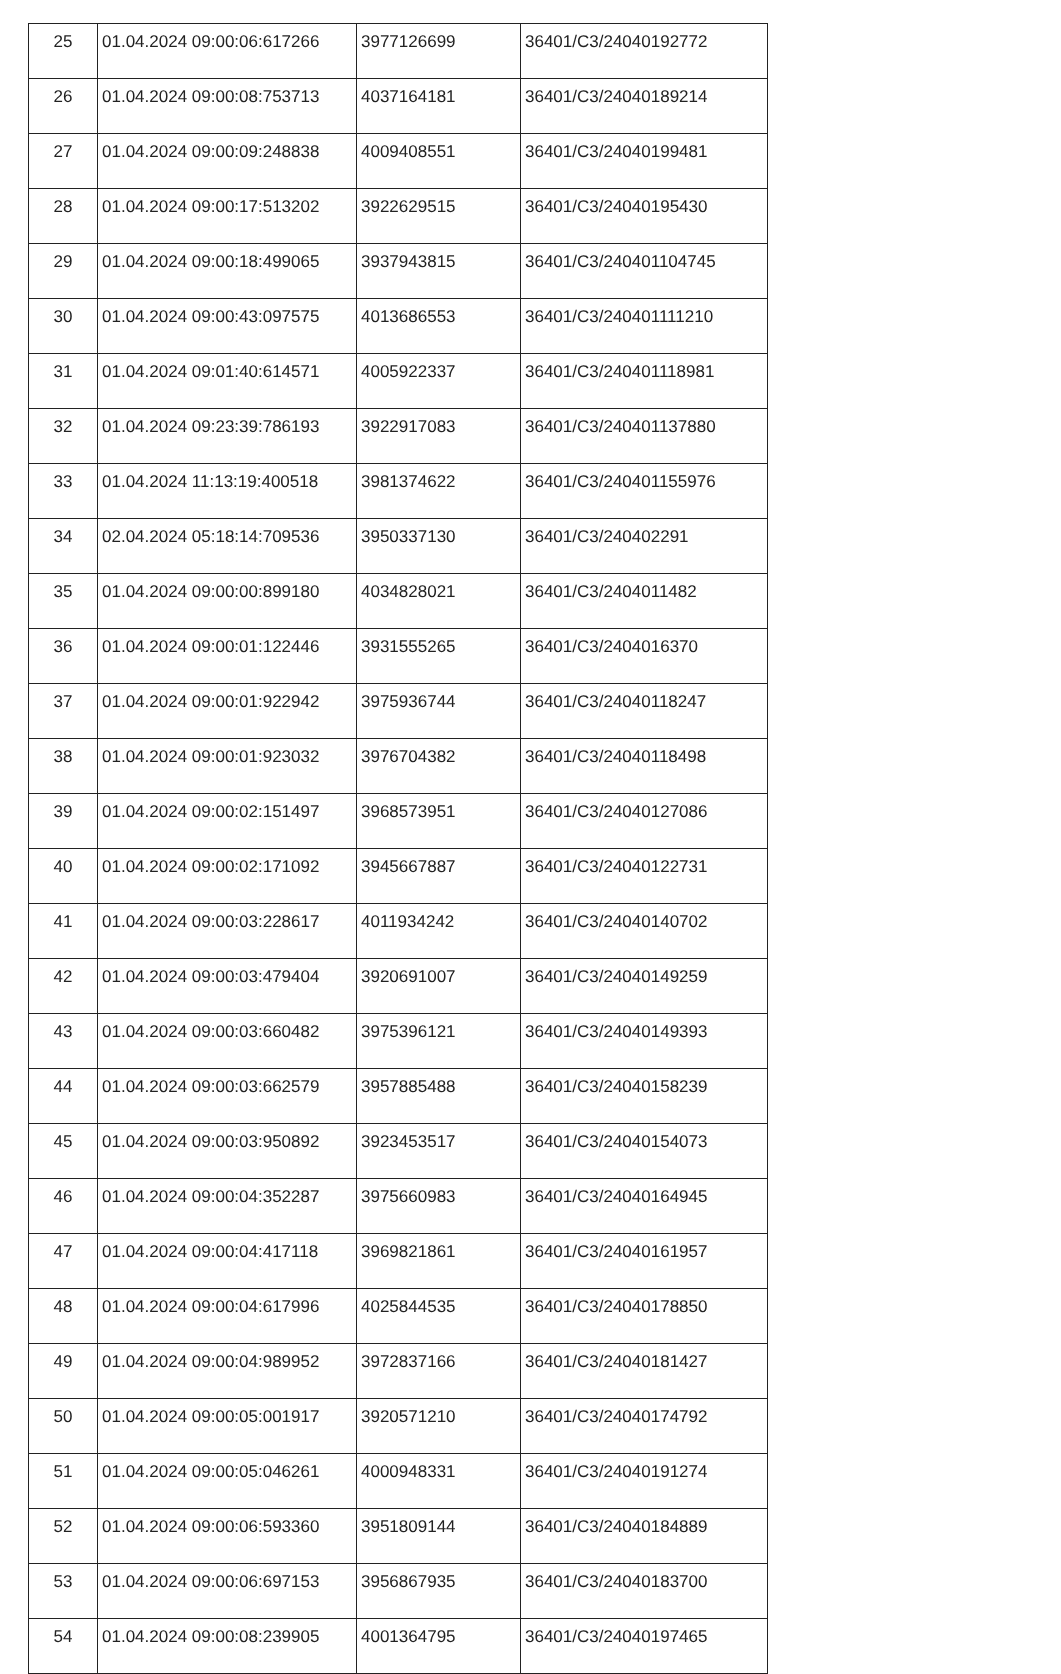| 25 | 01.04.2024 09:00:06:617266 | 3977126699 | 36401/C3/24040192772 |
| 26 | 01.04.2024 09:00:08:753713 | 4037164181 | 36401/C3/24040189214 |
| 27 | 01.04.2024 09:00:09:248838 | 4009408551 | 36401/C3/24040199481 |
| 28 | 01.04.2024 09:00:17:513202 | 3922629515 | 36401/C3/24040195430 |
| 29 | 01.04.2024 09:00:18:499065 | 3937943815 | 36401/C3/240401104745 |
| 30 | 01.04.2024 09:00:43:097575 | 4013686553 | 36401/C3/240401111210 |
| 31 | 01.04.2024 09:01:40:614571 | 4005922337 | 36401/C3/240401118981 |
| 32 | 01.04.2024 09:23:39:786193 | 3922917083 | 36401/C3/240401137880 |
| 33 | 01.04.2024 11:13:19:400518 | 3981374622 | 36401/C3/240401155976 |
| 34 | 02.04.2024 05:18:14:709536 | 3950337130 | 36401/C3/240402291 |
| 35 | 01.04.2024 09:00:00:899180 | 4034828021 | 36401/C3/2404011482 |
| 36 | 01.04.2024 09:00:01:122446 | 3931555265 | 36401/C3/2404016370 |
| 37 | 01.04.2024 09:00:01:922942 | 3975936744 | 36401/C3/24040118247 |
| 38 | 01.04.2024 09:00:01:923032 | 3976704382 | 36401/C3/24040118498 |
| 39 | 01.04.2024 09:00:02:151497 | 3968573951 | 36401/C3/24040127086 |
| 40 | 01.04.2024 09:00:02:171092 | 3945667887 | 36401/C3/24040122731 |
| 41 | 01.04.2024 09:00:03:228617 | 4011934242 | 36401/C3/24040140702 |
| 42 | 01.04.2024 09:00:03:479404 | 3920691007 | 36401/C3/24040149259 |
| 43 | 01.04.2024 09:00:03:660482 | 3975396121 | 36401/C3/24040149393 |
| 44 | 01.04.2024 09:00:03:662579 | 3957885488 | 36401/C3/24040158239 |
| 45 | 01.04.2024 09:00:03:950892 | 3923453517 | 36401/C3/24040154073 |
| 46 | 01.04.2024 09:00:04:352287 | 3975660983 | 36401/C3/24040164945 |
| 47 | 01.04.2024 09:00:04:417118 | 3969821861 | 36401/C3/24040161957 |
| 48 | 01.04.2024 09:00:04:617996 | 4025844535 | 36401/C3/24040178850 |
| 49 | 01.04.2024 09:00:04:989952 | 3972837166 | 36401/C3/24040181427 |
| 50 | 01.04.2024 09:00:05:001917 | 3920571210 | 36401/C3/24040174792 |
| 51 | 01.04.2024 09:00:05:046261 | 4000948331 | 36401/C3/24040191274 |
| 52 | 01.04.2024 09:00:06:593360 | 3951809144 | 36401/C3/24040184889 |
| 53 | 01.04.2024 09:00:06:697153 | 3956867935 | 36401/C3/24040183700 |
| 54 | 01.04.2024 09:00:08:239905 | 4001364795 | 36401/C3/24040197465 |